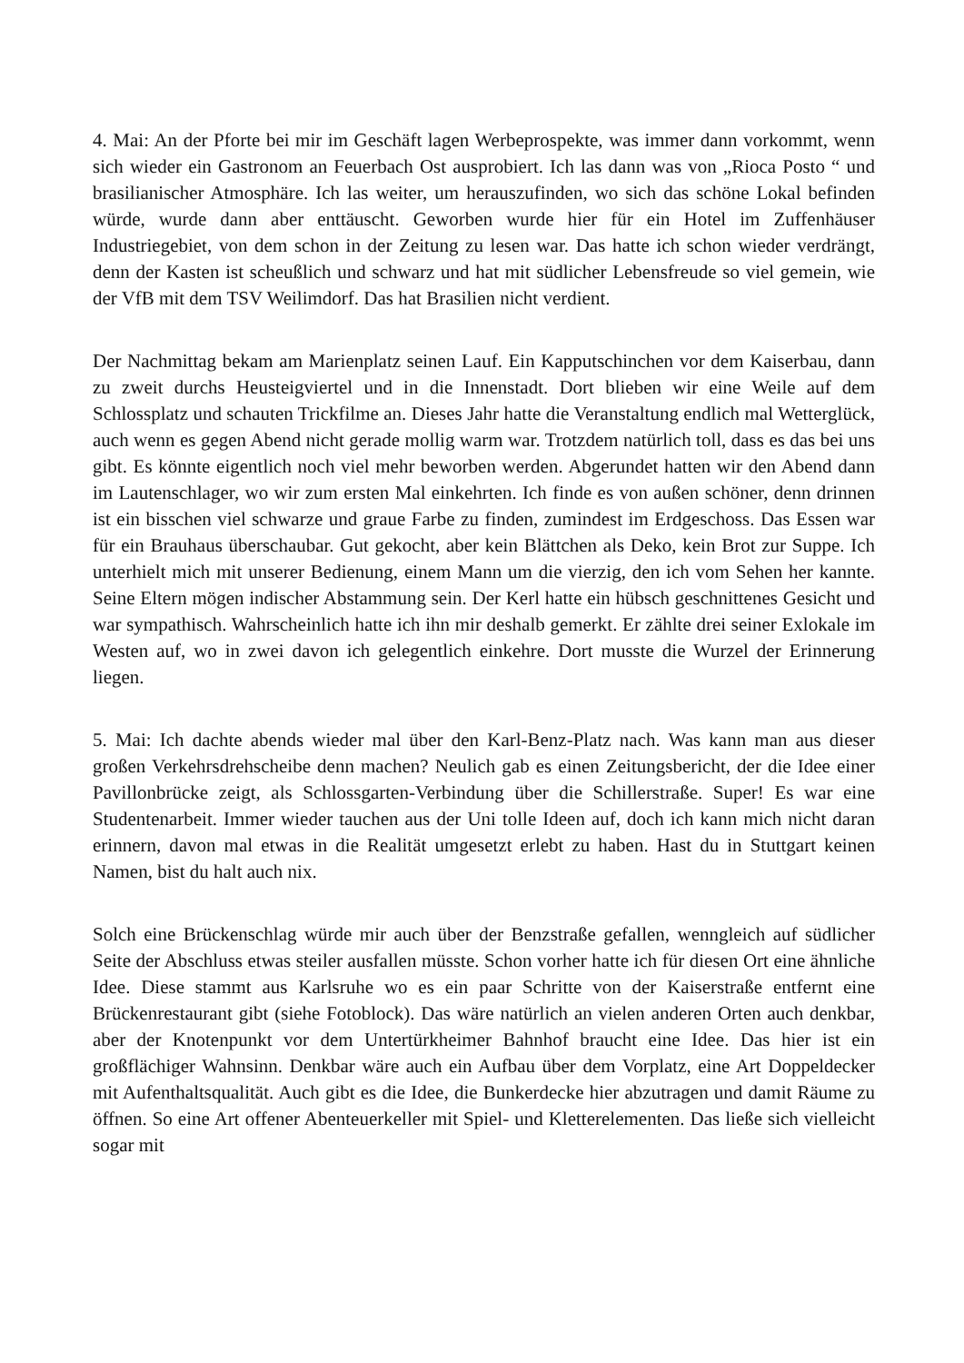4. Mai: An der Pforte bei mir im Geschäft lagen Werbeprospekte, was immer dann vorkommt, wenn sich wieder ein Gastronom an Feuerbach Ost ausprobiert. Ich las dann was von „Rioca Posto “ und brasilianischer Atmosphäre. Ich las weiter, um herauszufinden, wo sich das schöne Lokal befinden würde, wurde dann aber enttäuscht. Geworben wurde hier für ein Hotel im Zuffenhäuser Industriegebiet, von dem schon in der Zeitung zu lesen war. Das hatte ich schon wieder verdrängt, denn der Kasten ist scheußlich und schwarz und hat mit südlicher Lebensfreude so viel gemein, wie der VfB mit dem TSV Weilimdorf. Das hat Brasilien nicht verdient.
Der Nachmittag bekam am Marienplatz seinen Lauf. Ein Kapputschinchen vor dem Kaiserbau, dann zu zweit durchs Heusteigviertel und in die Innenstadt. Dort blieben wir eine Weile auf dem Schlossplatz und schauten Trickfilme an. Dieses Jahr hatte die Veranstaltung endlich mal Wetterglück, auch wenn es gegen Abend nicht gerade mollig warm war. Trotzdem natürlich toll, dass es das bei uns gibt. Es könnte eigentlich noch viel mehr beworben werden. Abgerundet hatten wir den Abend dann im Lautenschlager, wo wir zum ersten Mal einkehrten. Ich finde es von außen schöner, denn drinnen ist ein bisschen viel schwarze und graue Farbe zu finden, zumindest im Erdgeschoss. Das Essen war für ein Brauhaus überschaubar. Gut gekocht, aber kein Blättchen als Deko, kein Brot zur Suppe. Ich unterhielt mich mit unserer Bedienung, einem Mann um die vierzig, den ich vom Sehen her kannte. Seine Eltern mögen indischer Abstammung sein. Der Kerl hatte ein hübsch geschnittenes Gesicht und war sympathisch. Wahrscheinlich hatte ich ihn mir deshalb gemerkt. Er zählte drei seiner Exlokale im Westen auf, wo in zwei davon ich gelegentlich einkehre. Dort musste die Wurzel der Erinnerung liegen.
5. Mai: Ich dachte abends wieder mal über den Karl-Benz-Platz nach. Was kann man aus dieser großen Verkehrsdrehscheibe denn machen? Neulich gab es einen Zeitungsbericht, der die Idee einer Pavillonbrücke zeigt, als Schlossgarten-Verbindung über die Schillerstraße. Super! Es war eine Studentenarbeit. Immer wieder tauchen aus der Uni tolle Ideen auf, doch ich kann mich nicht daran erinnern, davon mal etwas in die Realität umgesetzt erlebt zu haben. Hast du in Stuttgart keinen Namen, bist du halt auch nix.
Solch eine Brückenschlag würde mir auch über der Benzstraße gefallen, wenngleich auf südlicher Seite der Abschluss etwas steiler ausfallen müsste. Schon vorher hatte ich für diesen Ort eine ähnliche Idee. Diese stammt aus Karlsruhe wo es ein paar Schritte von der Kaiserstraße entfernt eine Brückenrestaurant gibt (siehe Fotoblock). Das wäre natürlich an vielen anderen Orten auch denkbar, aber der Knotenpunkt vor dem Untertürkheimer Bahnhof braucht eine Idee. Das hier ist ein großflächiger Wahnsinn. Denkbar wäre auch ein Aufbau über dem Vorplatz, eine Art Doppeldecker mit Aufenthaltsqualität. Auch gibt es die Idee, die Bunkerdecke hier abzutragen und damit Räume zu öffnen. So eine Art offener Abenteuerkeller mit Spiel- und Kletterelementen. Das ließe sich vielleicht sogar mit